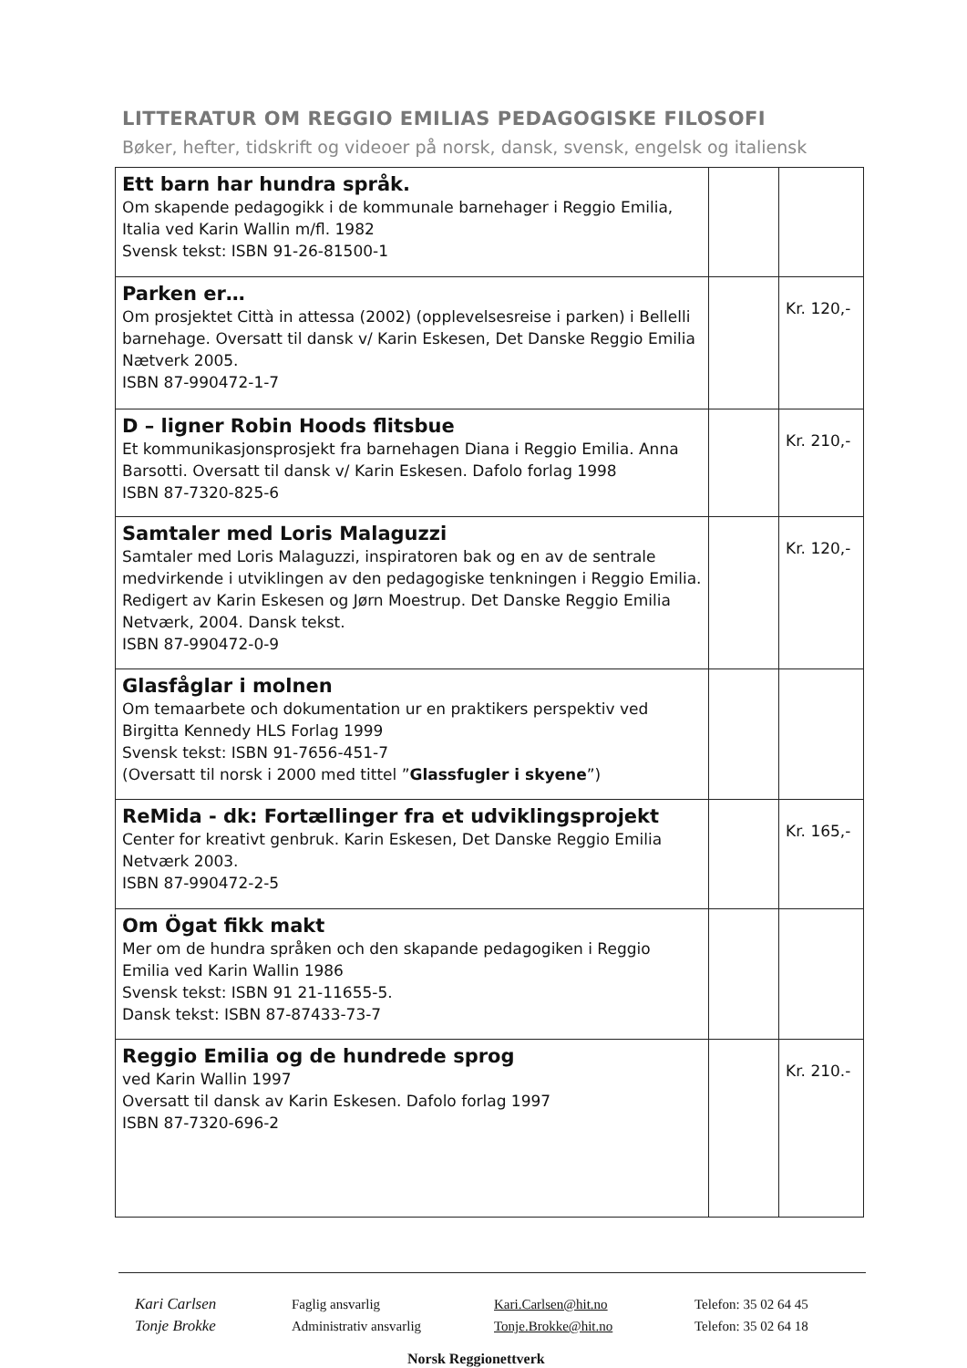LITTERATUR OM REGGIO EMILIAS PEDAGOGISKE FILOSOFI
Bøker, hefter, tidskrift og videoer på norsk, dansk, svensk, engelsk og italiensk
| Ett barn har hundra språk. Om skapende pedagogikk i de kommunale barnehager i Reggio Emilia, Italia ved Karin Wallin m/fl. 1982 Svensk tekst: ISBN 91-26-81500-1 | | |
| Parken er… Om prosjektet Città in attessa (2002) (opplevelsesreise i parken) i Bellelli barnehage. Oversatt til dansk v/ Karin Eskesen, Det Danske Reggio Emilia Nætverk 2005. ISBN 87-990472-1-7 | | Kr. 120,- |
| D – ligner Robin Hoods flitsbue Et kommunikasjonsprosjekt fra barnehagen Diana i Reggio Emilia. Anna Barsotti. Oversatt til dansk v/ Karin Eskesen. Dafolo forlag 1998 ISBN 87-7320-825-6 | | Kr. 210,- |
| Samtaler med Loris Malaguzzi Samtaler med Loris Malaguzzi, inspiratoren bak og en av de sentrale medvirkende i utviklingen av den pedagogiske tenkningen i Reggio Emilia. Redigert av Karin Eskesen og Jørn Moestrup. Det Danske Reggio Emilia Netværk, 2004. Dansk tekst. ISBN 87-990472-0-9 | | Kr. 120,- |
| Glasfåglar i molnen Om temaarbete och dokumentation ur en praktikers perspektiv ved Birgitta Kennedy HLS Forlag 1999 Svensk tekst: ISBN 91-7656-451-7 (Oversatt til norsk i 2000 med tittel ” Glassfugler i skyene ”) | | |
| ReMida - dk: Fortællinger fra et udviklingsprojekt Center for kreativt genbruk. Karin Eskesen, Det Danske Reggio Emilia Netværk 2003. ISBN 87-990472-2-5 | | Kr. 165,- |
| Om Ögat fikk makt Mer om de hundra språken och den skapande pedagogiken i Reggio Emilia ved Karin Wallin 1986 Svensk tekst: ISBN 91 21-11655-5. Dansk tekst: ISBN 87-87433-73-7 | | |
| Reggio Emilia og de hundrede sprog ved Karin Wallin 1997 Oversatt til dansk av Karin Eskesen. Dafolo forlag 1997 ISBN 87-7320-696-2 | | Kr. 210.- |
Kari Carlsen
Tonje Brokke
Faglig ansvarlig
Administrativ ansvarlig
Kari.Carlsen@hit.no
Tonje.Brokke@hit.no
Telefon: 35 02 64 45
Telefon: 35 02 64 18
Norsk Reggionettverk